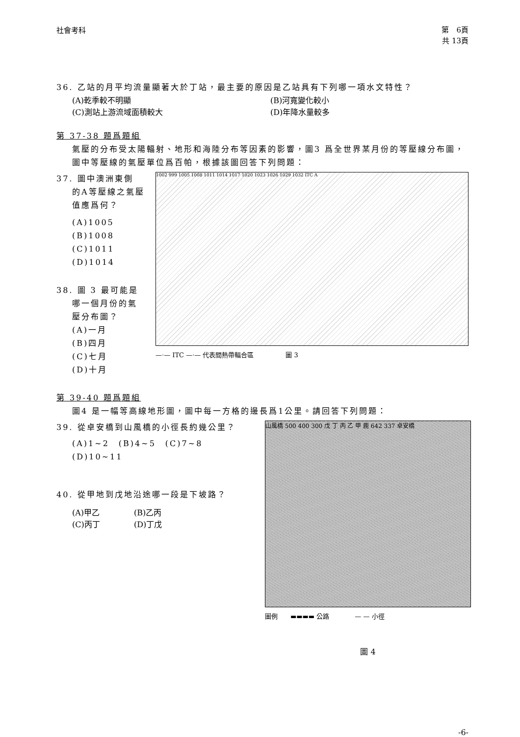社會考科
第　6頁
共 13頁
36. 乙站的月平均流量顯著大於丁站，最主要的原因是乙站具有下列哪一項水文特性？
(A)乾季較不明顯 (B)河寬變化較小
(C)測站上游流域面積較大 (D)年降水量較多
第 37-38 題爲題組
氣壓的分布受太陽輻射、地形和海陸分布等因素的影響，圖3 爲全世界某月份的等壓線分布圖，圖中等壓線的氣壓單位爲百帕，根據該圖回答下列問題：
37. 圖中澳洲東側
的A等壓線之氣壓值應爲何？
(A)1005
(B)1008
(C)1011
(D)1014
38. 圖 3 最可能是
哪一個月份的氣壓分布圖？
(A)一月
(B)四月
(C)七月
(D)十月
1002 999 1005 1008 1011 1014 1017 1020 1023 1026 1029 1032 ITC A
—·— ITC —·— 代表間熱帶輻合區　　　　　圖 3
第 39-40 題爲題組
圖4 是一幅等高線地形圖，圖中每一方格的邊長爲1公里。請回答下列問題：
39. 從卓安橋到山風橋的小徑長約幾公里？
(A)1~2　(B)4~5　(C)7~8　(D)10~11
40. 從甲地到戊地沿途哪一段是下坡路？
(A)甲乙 (B)乙丙
(C)丙丁 (D)丁戊
山風橋 500 400 300 戊 丁 丙 乙 甲 鹿 642 337 卓安橋
圖例　　▬▬▬▬ 公路　　　　— — 小徑
圖 4
-6-